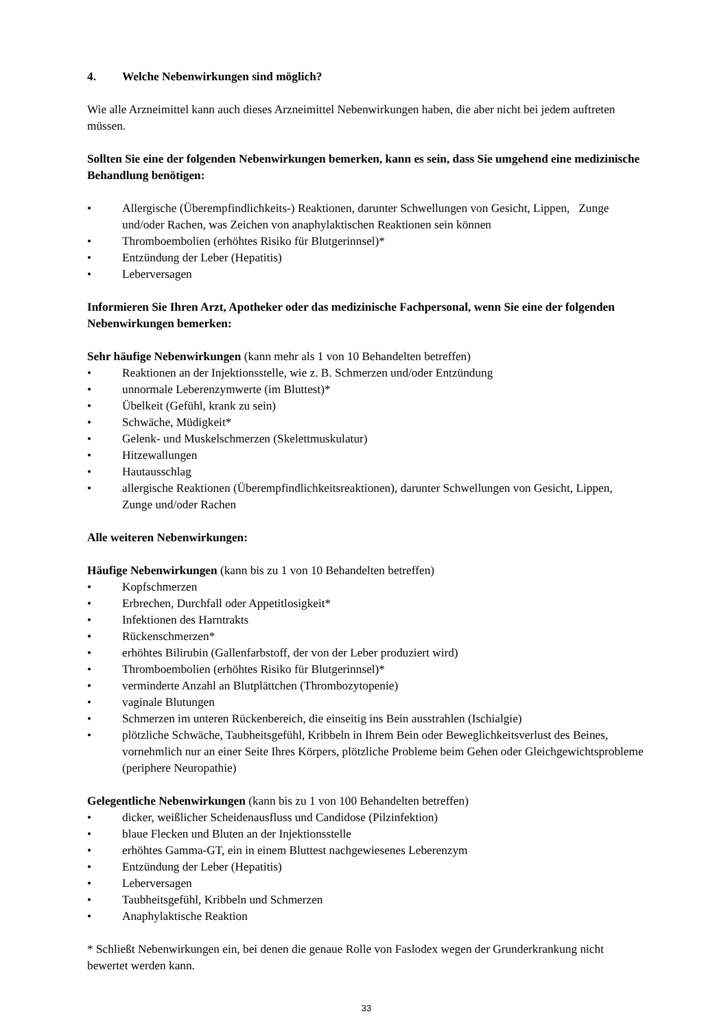4. Welche Nebenwirkungen sind möglich?
Wie alle Arzneimittel kann auch dieses Arzneimittel Nebenwirkungen haben, die aber nicht bei jedem auftreten müssen.
Sollten Sie eine der folgenden Nebenwirkungen bemerken, kann es sein, dass Sie umgehend eine medizinische Behandlung benötigen:
• Allergische (Überempfindlichkeits-) Reaktionen, darunter Schwellungen von Gesicht, Lippen, Zunge und/oder Rachen, was Zeichen von anaphylaktischen Reaktionen sein können
• Thromboembolien (erhöhtes Risiko für Blutgerinnsel)*
• Entzündung der Leber (Hepatitis)
• Leberversagen
Informieren Sie Ihren Arzt, Apotheker oder das medizinische Fachpersonal, wenn Sie eine der folgenden Nebenwirkungen bemerken:
Sehr häufige Nebenwirkungen (kann mehr als 1 von 10 Behandelten betreffen)
• Reaktionen an der Injektionsstelle, wie z. B. Schmerzen und/oder Entzündung
• unnormale Leberenzymwerte (im Bluttest)*
• Übelkeit (Gefühl, krank zu sein)
• Schwäche, Müdigkeit*
• Gelenk- und Muskelschmerzen (Skelettmuskulatur)
• Hitzewallungen
• Hautausschlag
• allergische Reaktionen (Überempfindlichkeitsreaktionen), darunter Schwellungen von Gesicht, Lippen, Zunge und/oder Rachen
Alle weiteren Nebenwirkungen:
Häufige Nebenwirkungen (kann bis zu 1 von 10 Behandelten betreffen)
• Kopfschmerzen
• Erbrechen, Durchfall oder Appetitlosigkeit*
• Infektionen des Harntrakts
• Rückenschmerzen*
• erhöhtes Bilirubin (Gallenfarbstoff, der von der Leber produziert wird)
• Thromboembolien (erhöhtes Risiko für Blutgerinnsel)*
• verminderte Anzahl an Blutplättchen (Thrombozytopenie)
• vaginale Blutungen
• Schmerzen im unteren Rückenbereich, die einseitig ins Bein ausstrahlen (Ischialgie)
• plötzliche Schwäche, Taubheitsgefühl, Kribbeln in Ihrem Bein oder Beweglichkeitsverlust des Beines, vornehmlich nur an einer Seite Ihres Körpers, plötzliche Probleme beim Gehen oder Gleichgewichtsprobleme (periphere Neuropathie)
Gelegentliche Nebenwirkungen (kann bis zu 1 von 100 Behandelten betreffen)
• dicker, weißlicher Scheidenausfluss und Candidose (Pilzinfektion)
• blaue Flecken und Bluten an der Injektionsstelle
• erhöhtes Gamma-GT, ein in einem Bluttest nachgewiesenes Leberenzym
• Entzündung der Leber (Hepatitis)
• Leberversagen
• Taubheitsgefühl, Kribbeln und Schmerzen
• Anaphylaktische Reaktion
* Schließt Nebenwirkungen ein, bei denen die genaue Rolle von Faslodex wegen der Grunderkrankung nicht bewertet werden kann.
33